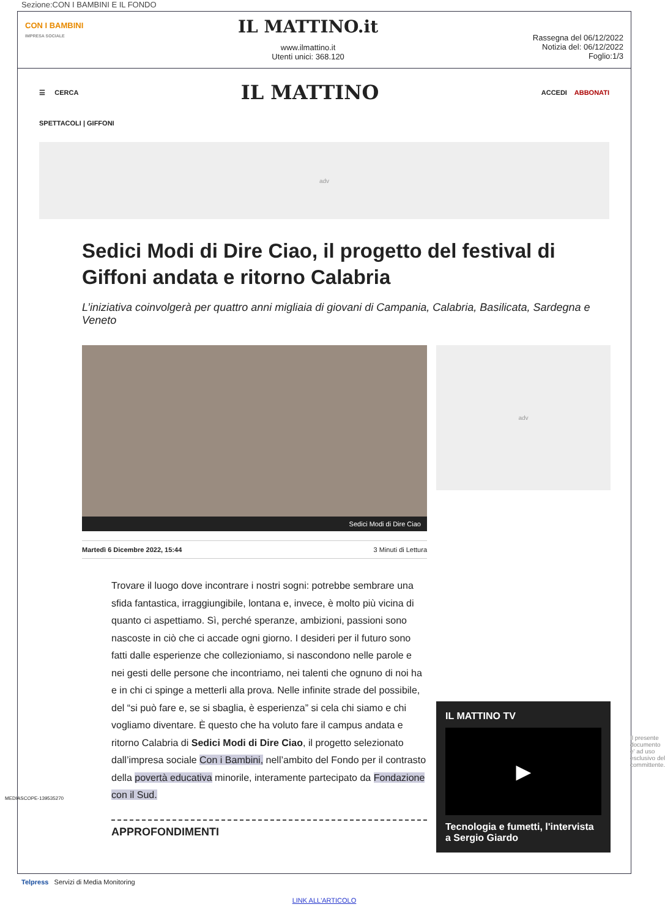Sezione:CON I BAMBINI E IL FONDO
CON I BAMBINI
IMPRESA SOCIALE
IL MATTINO.it
www.ilmattino.it
Utenti unici: 368.120
Rassegna del 06/12/2022
Notizia del: 06/12/2022
Foglio:1/3
☰ CERCA IL MATTINO ACCEDI ABBONATI
SPETTACOLI | GIFFONI
adv
Sedici Modi di Dire Ciao, il progetto del festival di Giffoni andata e ritorno Calabria
L’iniziativa coinvolgerà per quattro anni migliaia di giovani di Campania, Calabria, Basilicata, Sardegna e Veneto
Sedici Modi di Dire Ciao
Martedì 6 Dicembre 2022, 15:44 3 Minuti di Lettura
Trovare il luogo dove incontrare i nostri sogni: potrebbe sembrare una sfida fantastica, irraggiungibile, lontana e, invece, è molto più vicina di quanto ci aspettiamo. Sì, perché speranze, ambizioni, passioni sono nascoste in ciò che ci accade ogni giorno. I desideri per il futuro sono fatti dalle esperienze che collezioniamo, si nascondono nelle parole e nei gesti delle persone che incontriamo, nei talenti che ognuno di noi ha e in chi ci spinge a metterli alla prova. Nelle infinite strade del possibile, del “si può fare e, se si sbaglia, è esperienza” si cela chi siamo e chi vogliamo diventare. È questo che ha voluto fare il campus andata e ritorno Calabria di Sedici Modi di Dire Ciao, il progetto selezionato dall’impresa sociale Con i Bambini, nell’ambito del Fondo per il contrasto della povertà educativa minorile, interamente partecipato da Fondazione con il Sud.
APPROFONDIMENTI
adv
IL MATTINO TV
▶
Tecnologia e fumetti, l'intervista a Sergio Giardo
Telpress Servizi di Media Monitoring
LINK ALL'ARTICOLO
MEDIASCOPE-139535270
Il presente documento e' ad uso esclusivo del committente.